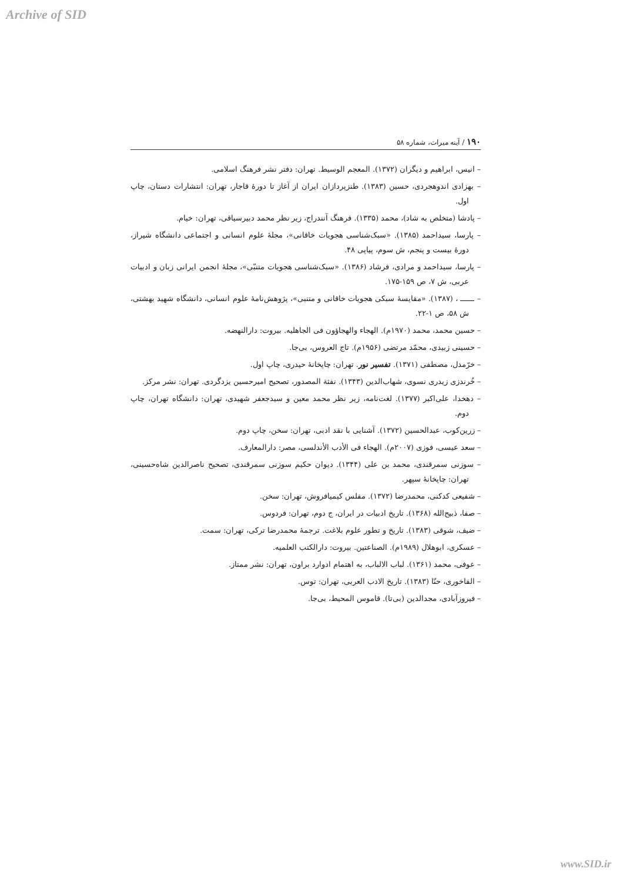Archive of SID
۱۹۰ / آینه میراث، شماره ۵۸
– انیس، ابراهیم و دیگران (۱۳۷۲). المعجم الوسیط. تهران: دفتر نشر فرهنگ اسلامی.
– بهزادی اندوهجردی، حسین (۱۳۸۳). طنزپردازان ایران از آغاز تا دورهٔ قاجار، تهران: انتشارات دستان، چاپ اول.
– پادشا (متخلص به شاد)، محمد (۱۳۳۵). فرهنگ آنندراج، زیر نظر محمد دبیرسیاقی، تهران: خیام.
– پارسا، سیداحمد (۱۳۸۵). «سبک‌شناسی هجویات خاقانی»، مجلهٔ علوم انسانی و اجتماعی دانشگاه شیراز، دورهٔ بیست و پنجم، ش سوم، پیاپی ۴۸.
– پارسا، سیداحمد و مرادی، فرشاد (۱۳۸۶). «سبک‌شناسی هجویات متنبّی»، مجلهٔ انجمن ایرانی زبان و ادبیات عربی، ش ۷، ص ۱۵۹-۱۷۵.
– ــــــ ، (۱۳۸۷). «مقایسهٔ سبکی هجویات خاقانی و متنبی»، پژوهش‌نامهٔ علوم انسانی، دانشگاه شهید بهشتی، ش ۵۸، ص ۱-۲۲.
– حسین محمد، محمد (۱۹۷۰م). الهجاء والهجاؤون فی الجاهلیه. بیروت: دارالنهضه.
– حسینی زبیدی، محمّد مرتضی (۱۹۵۶م). تاج العروس، بی‌جا.
– خرّمدل، مصطفی (۱۳۷۱). تفسیر نور. تهران: چاپخانهٔ حیدری، چاپ اول.
– خُرندزی زیدری نسوی، شهاب‌الدین (۱۳۴۳). نفثة المصدور، تصحیح امیرحسین یزدگردی. تهران: نشر مرکز.
– دهخدا، علی‌اکبر (۱۳۷۷). لغت‌نامه، زیر نظر محمد معین و سیدجعفر شهیدی، تهران: دانشگاه تهران، چاپ دوم.
– زرین‌کوب، عبدالحسین (۱۳۷۲). آشنایی با نقد ادبی، تهران: سخن، چاپ دوم.
– سعد عیسی، فوزی (۲۰۰۷م). الهجاء فی الأدب الأندلسی، مصر: دارالمعارف.
– سوزنی سمرقندی، محمد بن علی (۱۳۴۴). دیوان حکیم سوزنی سمرقندی، تصحیح ناصرالدین شاه‌حسینی، تهران: چاپخانهٔ سپهر.
– شفیعی کدکنی، محمدرضا (۱۳۷۲). مفلس کیمیافروش، تهران: سخن.
– صفا، ذبیح‌الله (۱۳۶۸). تاریخ ادبیات در ایران، ج دوم، تهران: فردوس.
– ضیف، شوقی (۱۳۸۳). تاریخ و تطور علوم بلاغت. ترجمهٔ محمدرضا ترکی، تهران: سمت.
– عسکری، ابوهلال (۱۹۸۹م). الصناعتین. بیروت: دارالکتب العلمیه.
– عوفی، محمد (۱۳۶۱). لباب الالباب، به اهتمام ادوارد براون، تهران: نشر ممتاز.
– الفاخوری، حنّا (۱۳۸۳). تاریخ الادب العربی، تهران: توس.
– فیروزآبادی، مجدالدین (بی‌تا). قاموس المحیط، بی‌جا.
www.SID.ir